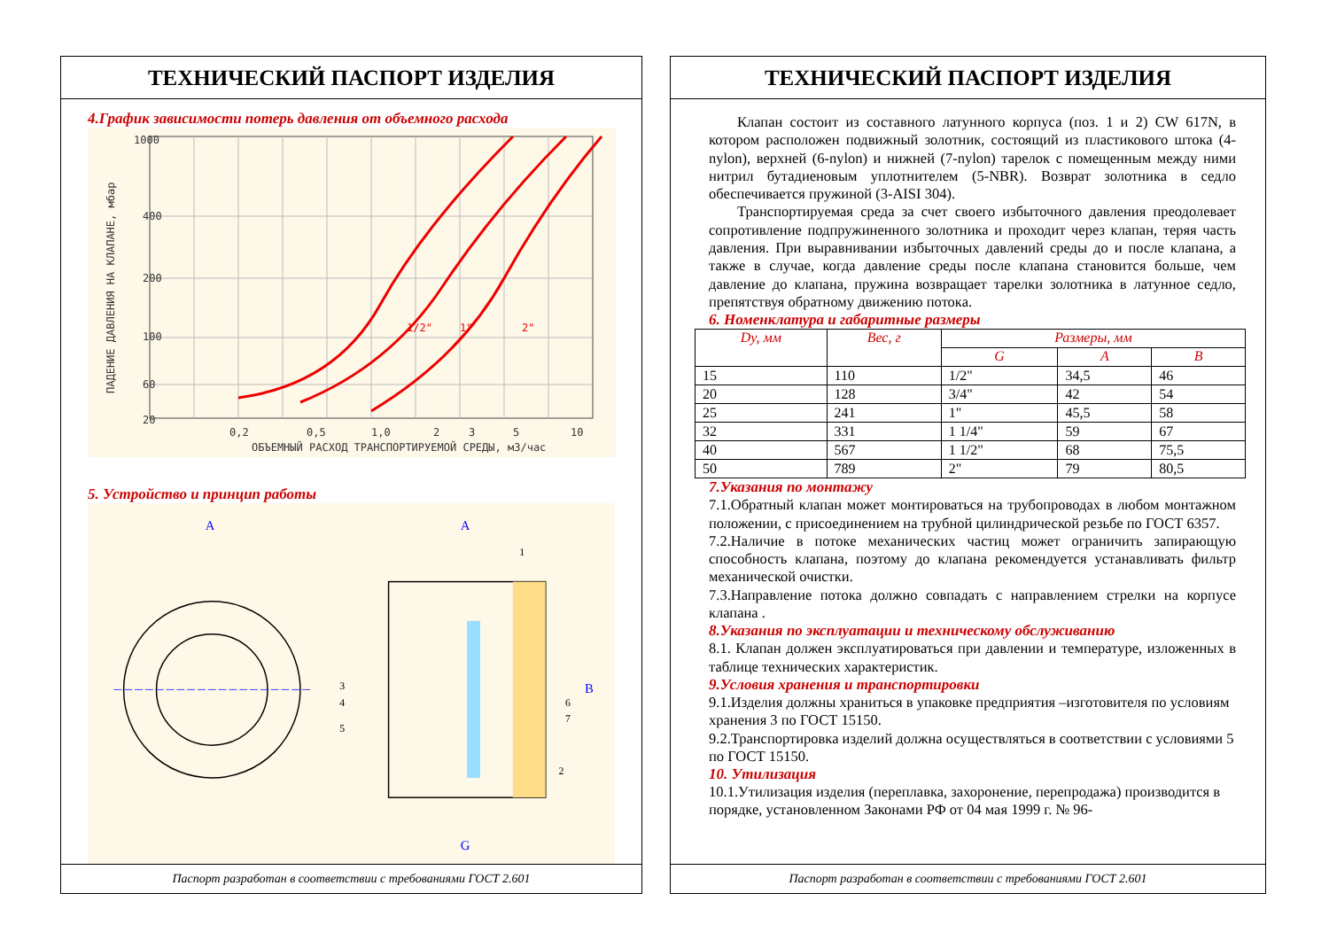ТЕХНИЧЕСКИЙ ПАСПОРТ ИЗДЕЛИЯ
4.График зависимости потерь давления от объемного расхода
1000
400
200
100
60
20
0,2
0,5
1,0
2
3
5
10
ОБЪЕМНЫЙ РАСХОД ТРАНСПОРТИРУЕМОЙ СРЕДЫ, м3/час
ПАДЕНИЕ ДАВЛЕНИЯ НА КЛАПАНЕ, мбар
1/2"
1"
2"
5. Устройство и принцип работы
A
A
G
B
1
3
4
5
6
7
2
Паспорт разработан в соответствии с требованиями ГОСТ 2.601
ТЕХНИЧЕСКИЙ ПАСПОРТ ИЗДЕЛИЯ
Клапан состоит из составного латунного корпуса (поз. 1 и 2) CW 617N, в котором расположен подвижный золотник, состоящий из пластикового штока (4-nylon), верхней (6-nylon) и нижней (7-nylon) тарелок с помещенным между ними нитрил бутадиеновым уплотнителем (5-NBR). Возврат золотника в седло обеспечивается пружиной (3-AISI 304).
Транспортируемая среда за счет своего избыточного давления преодолевает сопротивление подпружиненного золотника и проходит через клапан, теряя часть давления. При выравнивании избыточных давлений среды до и после клапана, а также в случае, когда давление среды после клапана становится больше, чем давление до клапана, пружина возвращает тарелки золотника в латунное седло, препятствуя обратному движению потока.
6. Номенклатура и габаритные размеры
| Dy, мм | Вес, г | Размеры, мм | | |
| --- | --- | --- | --- | --- |
| | | G | A | B |
| 15 | 110 | 1/2" | 34,5 | 46 |
| 20 | 128 | 3/4" | 42 | 54 |
| 25 | 241 | 1" | 45,5 | 58 |
| 32 | 331 | 1 1/4" | 59 | 67 |
| 40 | 567 | 1 1/2" | 68 | 75,5 |
| 50 | 789 | 2" | 79 | 80,5 |
7.Указания по монтажу
7.1.Обратный клапан может монтироваться на трубопроводах в любом монтажном положении, с присоединением на трубной цилиндрической резьбе по ГОСТ 6357.
7.2.Наличие в потоке механических частиц может ограничить запирающую способность клапана, поэтому до клапана рекомендуется устанавливать фильтр механической очистки.
7.3.Направление потока должно совпадать с направлением стрелки на корпусе клапана .
8.Указания по эксплуатации и техническому обслуживанию
8.1. Клапан должен эксплуатироваться при давлении и температуре, изложенных в таблице технических характеристик.
9.Условия хранения и транспортировки
9.1.Изделия должны храниться в упаковке предприятия –изготовителя по условиям хранения 3 по ГОСТ 15150.
9.2.Транспортировка изделий должна осуществляться в соответствии с условиями 5 по ГОСТ 15150.
10. Утилизация
10.1.Утилизация изделия (переплавка, захоронение, перепродажа) производится в порядке, установленном Законами РФ от 04 мая 1999 г. № 96-
Паспорт разработан в соответствии с требованиями ГОСТ 2.601